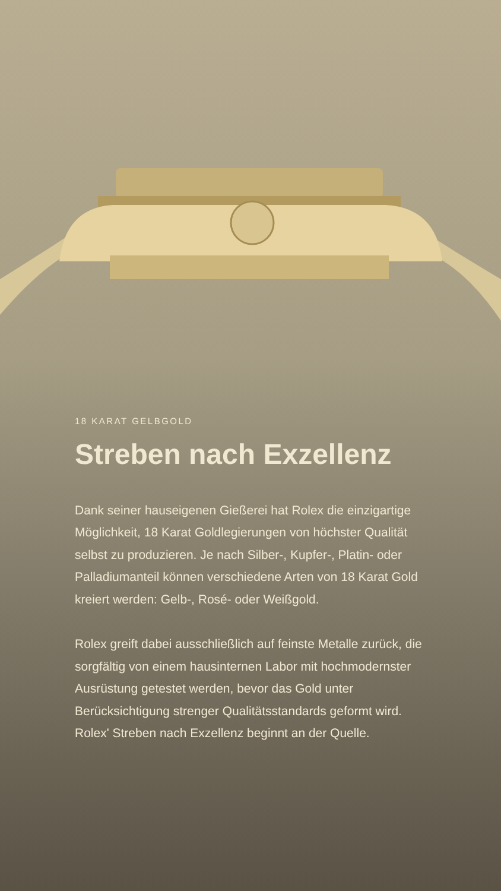18 KARAT GELBGOLD
Streben nach Exzellenz
Dank seiner hauseigenen Gießerei hat Rolex die einzigartige Möglichkeit, 18 Karat Goldlegierungen von höchster Qualität selbst zu produzieren. Je nach Silber-, Kupfer-, Platin- oder Palladiumanteil können verschiedene Arten von 18 Karat Gold kreiert werden: Gelb-, Rosé- oder Weißgold.
Rolex greift dabei ausschließlich auf feinste Metalle zurück, die sorgfältig von einem hausinternen Labor mit hochmodernster Ausrüstung getestet werden, bevor das Gold unter Berücksichtigung strenger Qualitätsstandards geformt wird. Rolex' Streben nach Exzellenz beginnt an der Quelle.